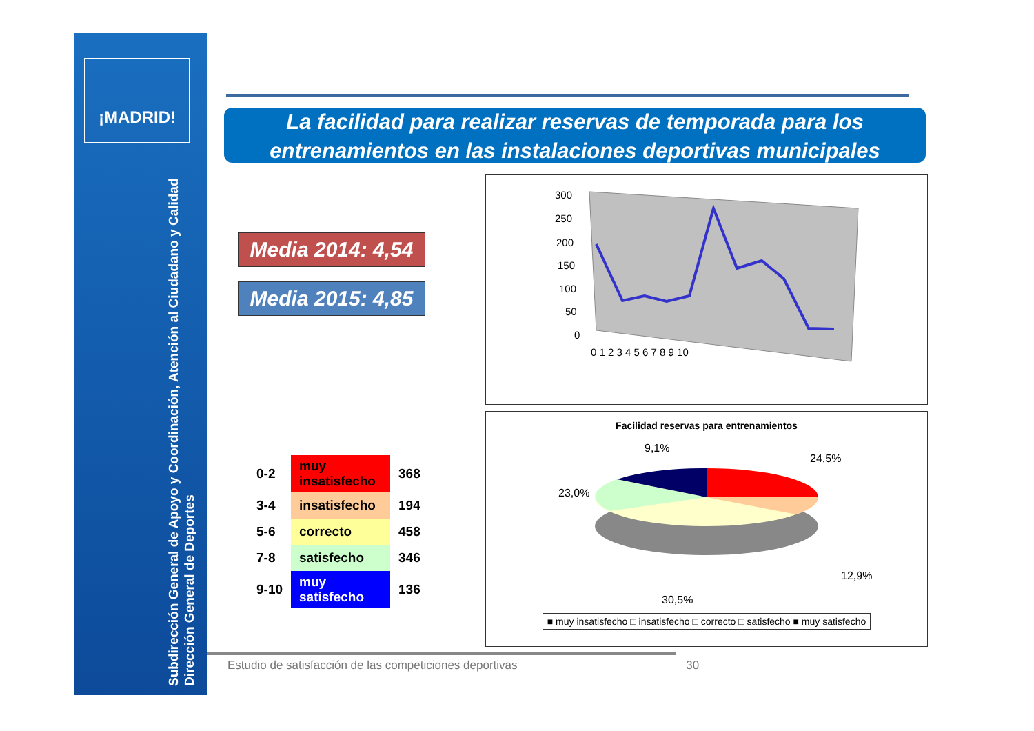¡MADRID!
Subdirección General de Apoyo y Coordinación, Atención al Ciudadano y Calidad
Dirección General de Deportes
La facilidad para realizar reservas de temporada para los entrenamientos en las instalaciones deportivas municipales
Media 2014: 4,54
Media 2015: 4,85
| 0-2 | muy insatisfecho | 368 |
| 3-4 | insatisfecho | 194 |
| 5-6 | correcto | 458 |
| 7-8 | satisfecho | 346 |
| 9-10 | muy satisfecho | 136 |
300
250
200
150
100
50
0
0 1 2 3 4 5 6 7 8 9 10
Facilidad reservas para entrenamientos
9,1%
24,5%
23,0%
12,9%
30,5%
■ muy insatisfecho □ insatisfecho □ correcto □ satisfecho ■ muy satisfecho
Estudio de satisfacción de las competiciones deportivas 30